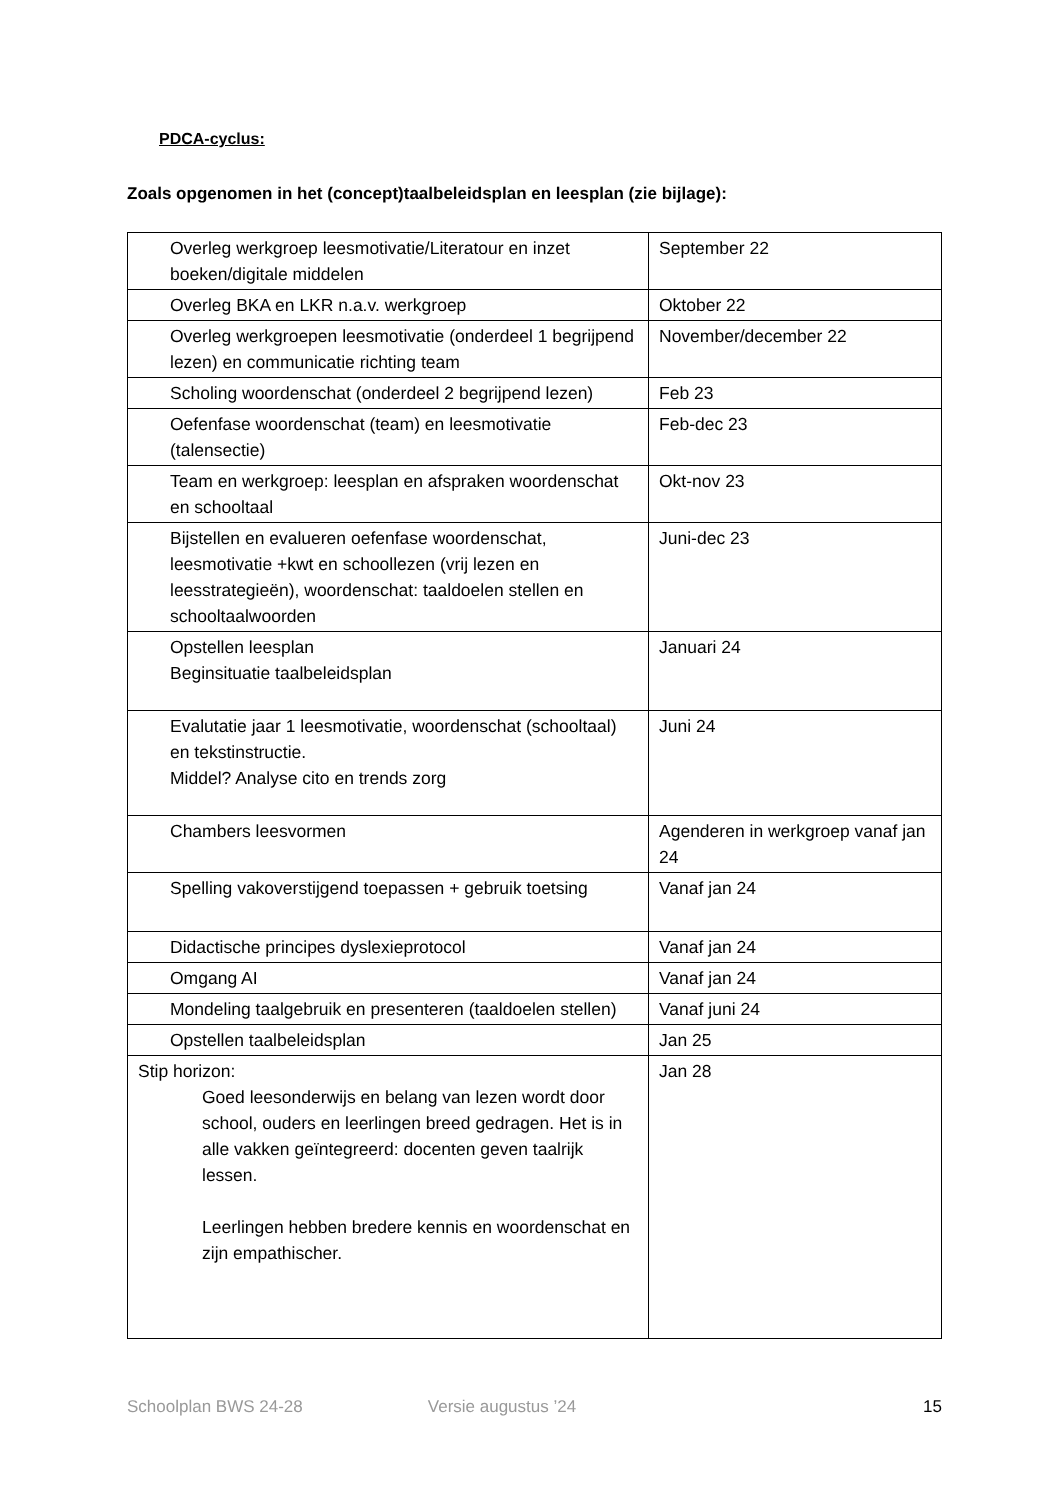PDCA-cyclus:
Zoals opgenomen in het (concept)taalbeleidsplan en leesplan (zie bijlage):
| Overleg werkgroep leesmotivatie/Literatour en inzet boeken/digitale middelen | September 22 |
| Overleg BKA en LKR n.a.v. werkgroep | Oktober 22 |
| Overleg werkgroepen leesmotivatie (onderdeel 1 begrijpend lezen) en communicatie richting team | November/december 22 |
| Scholing woordenschat (onderdeel 2 begrijpend lezen) | Feb 23 |
| Oefenfase woordenschat (team) en leesmotivatie (talensectie) | Feb-dec 23 |
| Team en werkgroep: leesplan en afspraken woordenschat en schooltaal | Okt-nov 23 |
| Bijstellen en evalueren oefenfase woordenschat, leesmotivatie +kwt en schoollezen (vrij lezen en leesstrategieën), woordenschat: taaldoelen stellen en schooltaalwoorden | Juni-dec 23 |
| Opstellen leesplan Beginsituatie taalbeleidsplan | Januari 24 |
| Evalutatie jaar 1 leesmotivatie, woordenschat (schooltaal) en tekstinstructie. Middel? Analyse cito en trends zorg | Juni 24 |
| Chambers leesvormen | Agenderen in werkgroep vanaf jan 24 |
| Spelling vakoverstijgend toepassen + gebruik toetsing | Vanaf jan 24 |
| Didactische principes dyslexieprotocol | Vanaf jan 24 |
| Omgang AI | Vanaf jan 24 |
| Mondeling taalgebruik en presenteren (taaldoelen stellen) | Vanaf juni 24 |
| Opstellen taalbeleidsplan | Jan 25 |
| Stip horizon: Goed leesonderwijs en belang van lezen wordt door school, ouders en leerlingen breed gedragen. Het is in alle vakken geïntegreerd: docenten geven taalrijk lessen. Leerlingen hebben bredere kennis en woordenschat en zijn empathischer. | Jan 28 |
Schoolplan BWS 24-28 Versie augustus ’24 15